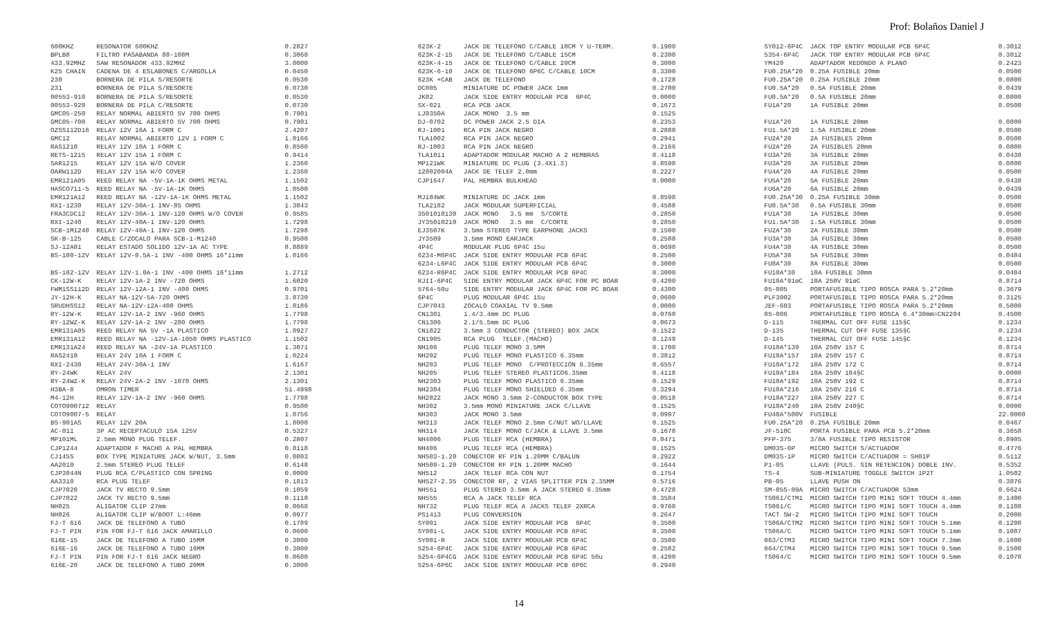Prof: Bolaños Daniel J
| 600KHZ | RESONATOR 600KHZ | 0.2827 |
| BPLB8 | FILTRO PASABANDA 88-108M | 0.3068 |
| 433.92MHZ | SAW RESONADOR 433.92MHZ | 3.0000 |
| K25 CHAIN | CADENA DE 4 ESLABONES C/ARGOLLA | 0.0450 |
| 230 | BORNERA DE PILA S/RESORTE | 0.0530 |
| 231 | BORNERA DE PILA S/RESORTE | 0.0730 |
| 00553-910 | BORNERA DE PILA S/RESORTE | 0.0530 |
| 00553-920 | BORNERA DE PILA C/RESORTE | 0.0730 |
| GMC05-250 | RELAY NORMAL ABIERTO 5V 700 OHMS | 0.7901 |
| GMC05-700 | RELAY NORMAL ABIERTO 5V 700 OHMS | 0.7901 |
| OZSS112D16 | RELAY 12V 16A 1 FORM C | 2.4207 |
| GMC12 | RELAY NORMAL ABIERTO 12V 1 FORM C | 1.0166 |
| RAS1210 | RELAY 12V 10A 1 FORM C | 0.8500 |
| RETS-1215 | RELAY 12V 15A 1 FORM C | 0.9414 |
| SAR1215 | RELAY 12V 15A W/O COVER | 1.2360 |
| OARW112D | RELAY 12V 15A W/O COVER | 1.2360 |
| EMR121A05 | REED RELAY NA -5V-1A-1K OHMS METAL | 1.1502 |
| HASCO711-5 | REED RELAY NA -5V-1A-1K OHMS | 1.0500 |
| EMR121A12 | REED RELAY NA -12V-1A-1K OHMS METAL | 1.1502 |
| RXI-1230 | RELAY 12V-30A-1 INV-85 OHMS | 1.3843 |
| FRA3CDC12 | RELAY 12V-30A-1 INV-120 OHMS W/O COVER | 0.9585 |
| RXI-1240 | RELAY 12V-40A-1 INV-120 OHMS | 1.7298 |
| SCB-1M1240 | RELAY 12V-40A-1 INV-120 OHMS | 1.7298 |
| SK-B-125 | CABLE C/ZOCALO PARA SCB-1-M1240 | 0.9500 |
| SJ-12A01 | RELAY ESTADO SOLIDO 12V-1A AC TYPE | 8.8889 |
| BS-100-12V | RELAY 12V-0.5A-1 INV -400 OHMS 16*11mm | 1.0166 |
| BS-102-12V | RELAY 12V-1.0A-1 INV -400 OHMS 16*11mm | 1.2712 |
| CK-12W-K | RELAY 12V-1A-2 INV -720 OHMS | 1.6020 |
| FWM1SS112D | RELAY 12V-12A-1 INV -400 OHMS | 0.9701 |
| JY-12H-K | RELAY NA-12V-5A-720 OHMS | 3.8730 |
| SRUDHSS12 | RELAY NA-12V-12A-400 OHMS | 1.0186 |
| RY-12W-K | RELAY 12V-1A-2 INV -960 OHMS | 1.7798 |
| RY-12WZ-K | RELAY 12V-1A-2 INV -280 OHMS | 1.7798 |
| EMR131A05 | REED RELAY NA 5V -1A PLASTICO | 1.0927 |
| EMR131A12 | REED RELAY NA -12V-1A-1050 OHMS PLASTICO | 1.1502 |
| EMR131A24 | REED RELAY NA -24V-1A PLASTICO | 1.3071 |
| RAS2410 | RELAY 24V 10A 1 FORM C | 1.0224 |
| RXI-2430 | RELAY 24V-30A-1 INV | 1.6167 |
| RY-24WK | RELAY 24V | 2.1301 |
| RY-24WZ-K | RELAY 24V-2A-2 INV -1070 OHMS | 2.1301 |
| H3BA-8 | OMRON TIMER | 51.4998 |
| M4-12H | RELAY 12V-1A-2 INV -960 OHMS | 1.7798 |
| COTO900712 | RELAY | 0.9500 |
| COTO9007-5 | RELAY | 1.0756 |
| BS-901AS | RELAY 12V 20A | 1.8000 |
| AC-011 | 3P AC RECEPTACULO 15A 125V | 0.5327 |
| MP101ML | 2.5mm MONO PLUG TELEF. | 0.2807 |
| CJP1244 | ADAPTADOR F MACHO A PAL HEMBRA | 0.8118 |
| CJ145S | BOX TYPE MINIATURE JACK W/NUT, 3.5mm | 0.0803 |
| AA2010 | 2.5mm STEREO PLUG TELEF | 0.6148 |
| CJP3044N | PLUG RCA C/PLASTICO CON SPRING | 0.0000 |
| AA3310 | RCA PLUG TELEF | 0.1813 |
| CJP7020 | JACK TV RECTO 9.5mm | 0.1059 |
| CJP7022 | JACK TV RECTO 9.5mm | 0.1118 |
| NH025 | ALIGATOR CLIP 27mm | 0.0668 |
| NH026 | ALIGATOR CLIP W/BOOT L:46mm | 0.0977 |
| FJ-T 616 | JACK DE TELEFONO A TUBO | 0.1789 |
| FJ-T PIN | PIN FOR FJ-T 616 JACK AMARILLO | 0.0600 |
| 616E-15 | JACK DE TELEFONO A TUBO 15MM | 0.3000 |
| 616E-16 | JACK DE TELEFONO A TUBO 16MM | 0.3000 |
| FJ-T PIN | PIN FOR FJ-T 616 JACK NEGRO | 0.0600 |
| 616E-20 | JACK DE TELEFONO A TUBO 20MM | 0.3000 |
| 623K-2 | JACK DE TELEFONO C/CABLE 10CM Y U-TERM. | 0.1900 |
| 623K-2-15 | JACK DE TELEFONO C/CABLE 15CM | 0.2300 |
| 623K-4-15 | JACK DE TELEFONO C/CABLE 20CM | 0.3000 |
| 623K-6-10 | JACK DE TELEFONO 6P6C C/CABLE 10CM | 0.3300 |
| 623K +CAB | JACK DE TELEFONO | 0.1728 |
| DC005 | MINIATURE DC POWER JACK 1mm | 0.2700 |
| JK02 | JACK SIDE ENTRY MODULAR PCB 6P4C | 0.0000 |
| SX-021 | RCA PCB JACK | 0.1673 |
| LJ0350A | JACK MONO 3.5 mm | 0.1525 |
| DJ-0702 | DC POWER JACK 2.5 DIA | 0.2353 |
| RJ-1001 | RCA PIN JACK NEGRO | 0.2880 |
| TLA1002 | RCA PIN JACK NEGRO | 0.2941 |
| RJ-1003 | RCA PIN JACK NEGRO | 0.2166 |
| TLA1011 | ADAPTADOR MODULAR MACHO A 2 HEMBRAS | 0.4118 |
| MP121WK | MINIATURE DC PLUG (3.4X1.3) | 0.8598 |
| 12802004A | JACK DE TELEF 2.0mm | 0.2227 |
| CJP1647 | PAL HEMBRA BULKHEAD | 0.0000 |
| MJ184WK | MINIATURE DC JACK 1mm | 0.8598 |
| TLA2182 | JACK MODULAR SUPERFICIAL | 0.4588 |
| 3501010130 | JACK MONO 3.5 mm S/CORTE | 0.2850 |
| JY35010210 | JACK MONO 3.5 mm C/CORTE | 0.2850 |
| EJ3507K | 3.5mm STEREO TYPE EARPHONE JACKS | 0.1500 |
| JY3509 | 3.5mm MONO EARJACK | 0.2588 |
| 4P4C | MODULAR PLUG 6P4C 15u | 0.0690 |
| 6234-M6P4C | JACK SIDE ENTRY MODULAR PCB 6P4C | 0.2500 |
| 6234-L6P4C | JACK SIDE ENTRY MODULAR PCB 6P4C | 0.3000 |
| 6234-R6P4C | JACK SIDE ENTRY MODULAR PCB 6P4C | 0.3000 |
| RJII-6P4C | SIDE ENTRY MODULAR JACK 6P4C FOR PC BOAR | 0.4200 |
| 5764-50u | SIDE ENTRY MODULAR JACK 6P4C FOR PC BOAR | 0.4300 |
| 6P4C | PLUG MODULAR 6P4C 15u | 0.0600 |
| CJP7043 | ZOCALO COAXIAL TV 9.5mm | 0.0000 |
| CN1301 | 1.4/3.4mm DC PLUG | 0.0760 |
| CN1306 | 2.1/5.5mm DC PLUG | 0.0673 |
| CN1822 | 3.5mm 3 CONDUCTOR (STEREO) BOX JACK | 0.1522 |
| CN1905 | RCA PLUG TELEF.(MACHO) | 0.1249 |
| NH106 | PLUG TELEF MONO 3.5MM | 0.1700 |
| NH202 | PLUG TELEF MONO PLASTICO 6.35mm | 0.3812 |
| NH203 | PLUG TELEF MONO C/PROTECCION 6.35mm | 0.6557 |
| NH205 | PLUG TELEF STEREO PLASTICO6.35mm | 0.4118 |
| NH2303 | PLUG TELEF MONO PLASTICO 6.35mm | 0.1529 |
| NH2304 | PLUG TELEF MONO SHIELDED 6.35mm | 0.3294 |
| NH2822 | JACK MONO 3.5mm 2-CONDUCTOR BOX TYPE | 0.0518 |
| NH302 | 3.5mm MONO MINIATURE JACK C/LLAVE | 0.1525 |
| NH303 | JACK MONO 3.5mm | 0.0997 |
| NH313 | JACK TELEF MONO 2.5mm C/NUT WO/LLAVE | 0.1525 |
| NH314 | JACK TELEF MONO C/JACK & LLAVE 3.5mm | 0.1678 |
| NH4006 | PLUG TELEF RCA (HEMBRA) | 0.0471 |
| NH406 | PLUG TELEF RCA (HEMBRA) | 0.1525 |
| NH503-1.20 | CONECTOR RF PIN 1.20MM C/BALUN | 0.2922 |
| NH509-1.20 | CONECTOR RF PIN 1.20MM MACHO | 0.1644 |
| NH512 | JACK TELEF RCA CON NUT | 0.1754 |
| NH527-2.35 | CONECTOR RF, 2 VIAS SPLITTER PIN 2.35MM | 0.5716 |
| NH551 | PLUG STEREO 3.5mm A JACK STEREO 6.35mm | 0.4728 |
| NH555 | RCA A JACK TELEF RCA | 0.3584 |
| NH732 | PLUG TELEF RCA A JACKS TELEF 2XRCA | 0.9760 |
| PS1413 | PLUG CONVERSION | 0.2647 |
| SY001 | JACK SIDE ENTRY MODULAR PCB 6P4C | 0.3500 |
| SY001-L | JACK SIDE ENTRY MODULAR PCB 6P4C | 0.3500 |
| SY001-R | JACK SIDE ENTRY MODULAR PCB 6P4C | 0.3500 |
| 5254-6P4C | JACK SIDE ENTRY MODULAR PCB 6P4C | 0.2582 |
| 5254-6P4CG | JACK SIDE ENTRY MODULAR PCB 6P4C 50u | 0.4200 |
| 5254-6P6C | JACK SIDE ENTRY MODULAR PCB 6P6C | 0.2940 |
| SY012-6P4C | JACK TOP ENTRY MODULAR PCB 6P4C | 0.3012 |
| 5354-6P4C | JACK TOP ENTRY MODULAR PCB 6P4C | 0.3012 |
| YM420 | ADAPTADOR REDONDO A PLANO | 0.2423 |
| FU0.25A*20 | 0.25A FUSIBLE 20mm | 0.0500 |
| FU0.25A*20 | 0.25A FUSIBLE 20mm | 0.0800 |
| FU0.5A*20 | 0.5A FUSIBLE 20mm | 0.0439 |
| FU0.5A*20 | 0.5A FUSIBLE 20mm | 0.0800 |
| FU1A*20 | 1A FUSIBLE 20mm | 0.0500 |
| FU1A*20 | 1A FUSIBLE 20mm | 0.0800 |
| FU1.5A*20 | 1.5A FUSIBLE 20mm | 0.0500 |
| FU2A*20 | 2A FUSIBLES 20mm | 0.0500 |
| FU2A*20 | 2A FUSIBLES 20mm | 0.0800 |
| FU3A*20 | 3A FUSIBLE 20mm | 0.0438 |
| FU3A*20 | 3A FUSIBLE 20mm | 0.0800 |
| FU4A*20 | 4A FUSIBLE 20mm | 0.0500 |
| FU5A*20 | 5A FUSIBLE 20mm | 0.0438 |
| FU6A*20 | 6A FUSIBLE 20mm | 0.0439 |
| FU0.25A*30 | 0.25A FUSIBLE 30mm | 0.0500 |
| FU0.5A*30 | 0.5A FUSIBLE 30mm | 0.0500 |
| FU1A*30 | 1A FUSIBLE 30mm | 0.0500 |
| FU1.5A*30 | 1.5A FUSIBLE 30mm | 0.0500 |
| FU2A*30 | 2A FUSIBLE 30mm | 0.0500 |
| FU3A*30 | 3A FUSIBLE 30mm | 0.0500 |
| FU4A*30 | 4A FUSIBLE 30mm | 0.0500 |
| FU5A*30 | 5A FUSIBLE 30mm | 0.0484 |
| FU8A*30 | 8A FUSIBLE 30mm | 0.0500 |
| FU10A*30 | 10A FUSIBLE 30mm | 0.0484 |
| FU10A*91øC | 10A 250V 91øC | 0.8714 |
| 05-005 | PORTAFUSIBLE TIPO ROSCA PARA 5.2*20mm | 0.3679 |
| PLF3002 | PORTAFUSIBLE TIPO ROSCA PARA 5.2*20mm | 0.3125 |
| JEF-603 | PORTAFUSIBLE TIPO ROSCA PARA 5.2*20mm | 0.5000 |
| 05-006 | PORTAFUSIBLE TIPO ROSCA 6.4*30mm=CN2204 | 0.4500 |
| D-115 | THERMAL CUT OFF FUSE 115§C | 0.1234 |
| D-135 | THERMAL CUT OFF FUSE 135§C | 0.1234 |
| D-145 | THERMAL CUT OFF FUSE 145§C | 0.1234 |
| FU10A*139 | 10A 250V 157 C | 0.8714 |
| FU10A*157 | 10A 250V 157 C | 0.8714 |
| FU10A*172 | 10A 250V 172 C | 0.8714 |
| FU10A*184 | 10A 250V 184§C | 0.0000 |
| FU10A*192 | 10A 250V 192 C | 0.8714 |
| FU10A*216 | 10A 250V 216 C | 0.8714 |
| FU10A*227 | 10A 250V 227 C | 0.8714 |
| FU10A*240 | 10A 250V 240§C | 0.0000 |
| FU40A*500V | FUSIBLE | 22.0000 |
| FU0.25A*20 | 0.25A FUSIBLE 20mm | 0.0467 |
| JF-510C | PORTA FUSIBLE PARA PCB 5.2*20mm | 0.3658 |
| PFP-375 | 3/8A FUSIBLE TIPO RESISTOR | 0.8905 |
| DM03S-0P | MICRO SWITCH S/ACTUADOR | 0.4776 |
| DM03S-1P | MICRO SWITCH C/ACTUADOR = SH01P | 0.5112 |
| P1-0S | LLAVE (PULS. SIN RETENCION) DOBLE INV. | 0.5352 |
| TS-4 | SUB-MINIATURE TOGGLE SWITCH 1P2T | 1.0502 |
| PB-05 | LLAVE PUSH ON | 0.3876 |
| SM-05S-09A | MICRO SWITCH C/ACTUADOR 53mm | 0.6624 |
| TS061/CTM1 | MICRO SWITCH TIPO MINI SOFT TOUCH 4.4mm | 0.1400 |
| TS061/C | MICRO SWITCH TIPO MINI SOFT TOUCH 4.4mm | 0.1108 |
| TACT SW-2 | MICRO SWITCH TIPO MINI SOFT TOUCH | 0.2000 |
| TS06A/CTM2 | MICRO SWITCH TIPO MINI SOFT TOUCH 5.1mm | 0.1200 |
| TS06A/C | MICRO SWITCH TIPO MINI SOFT TOUCH 5.1mm | 0.1087 |
| 063/CTM3 | MICRO SWITCH TIPO MINI SOFT TOUCH 7.3mm | 0.1600 |
| 064/CTM4 | MICRO SWITCH TIPO MINI SOFT TOUCH 9.5mm | 0.1500 |
| TS064/C | MICRO SWITCH TIPO MINI SOFT TOUCH 9.5mm | 0.1078 |
14